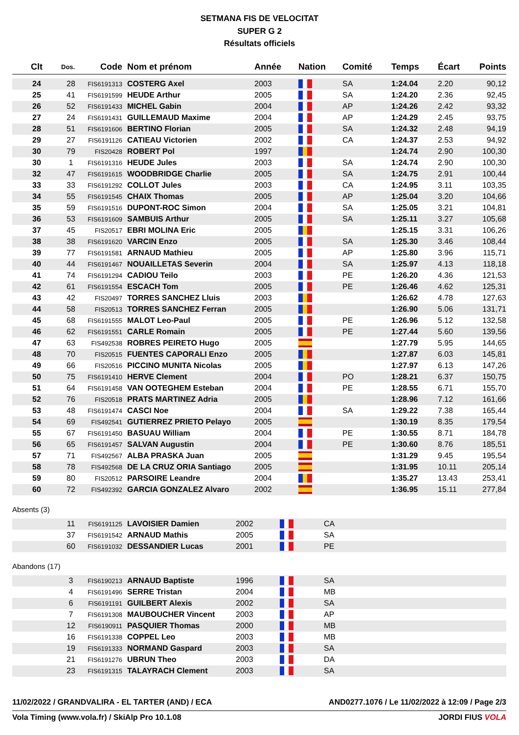SETMANA FIS DE VELOCITAT
SUPER G 2
Résultats officiels
| Clt | Dos. | Code | Nom et prénom | Année | Nation | Comité | Temps | Écart | Points |
| --- | --- | --- | --- | --- | --- | --- | --- | --- | --- |
| 24 | 28 | FIS6191313 | COSTERG Axel | 2003 | | SA | 1:24.04 | 2.20 | 90,12 |
| 25 | 41 | FIS6191599 | HEUDE Arthur | 2005 | | SA | 1:24.20 | 2.36 | 92,45 |
| 26 | 52 | FIS6191433 | MICHEL Gabin | 2004 | | AP | 1:24.26 | 2.42 | 93,32 |
| 27 | 24 | FIS6191431 | GUILLEMAUD Maxime | 2004 | | AP | 1:24.29 | 2.45 | 93,75 |
| 28 | 51 | FIS6191606 | BERTINO Florian | 2005 | | SA | 1:24.32 | 2.48 | 94,19 |
| 29 | 27 | FIS6191126 | CATIEAU Victorien | 2002 | | CA | 1:24.37 | 2.53 | 94,92 |
| 30 | 79 | FIS20428 | ROBERT Pol | 1997 | | | 1:24.74 | 2.90 | 100,30 |
| 30 | 1 | FIS6191316 | HEUDE Jules | 2003 | | SA | 1:24.74 | 2.90 | 100,30 |
| 32 | 47 | FIS6191615 | WOODBRIDGE Charlie | 2005 | | SA | 1:24.75 | 2.91 | 100,44 |
| 33 | 33 | FIS6191292 | COLLOT Jules | 2003 | | CA | 1:24.95 | 3.11 | 103,35 |
| 34 | 55 | FIS6191545 | CHAIX Thomas | 2005 | | AP | 1:25.04 | 3.20 | 104,66 |
| 35 | 59 | FIS6191516 | DUPONT-ROC Simon | 2004 | | SA | 1:25.05 | 3.21 | 104,81 |
| 36 | 53 | FIS6191609 | SAMBUIS Arthur | 2005 | | SA | 1:25.11 | 3.27 | 105,68 |
| 37 | 45 | FIS20517 | EBRI MOLINA Eric | 2005 | | | 1:25.15 | 3.31 | 106,26 |
| 38 | 38 | FIS6191620 | VARCIN Enzo | 2005 | | SA | 1:25.30 | 3.46 | 108,44 |
| 39 | 77 | FIS6191581 | ARNAUD Mathieu | 2005 | | AP | 1:25.80 | 3.96 | 115,71 |
| 40 | 44 | FIS6191467 | NOUAILLETAS Severin | 2004 | | SA | 1:25.97 | 4.13 | 118,18 |
| 41 | 74 | FIS6191294 | CADIOU Teilo | 2003 | | PE | 1:26.20 | 4.36 | 121,53 |
| 42 | 61 | FIS6191554 | ESCACH Tom | 2005 | | PE | 1:26.46 | 4.62 | 125,31 |
| 43 | 42 | FIS20497 | TORRES SANCHEZ Lluis | 2003 | | | 1:26.62 | 4.78 | 127,63 |
| 44 | 58 | FIS20513 | TORRES SANCHEZ Ferran | 2005 | | | 1:26.90 | 5.06 | 131,71 |
| 45 | 68 | FIS6191555 | MALOT Leo-Paul | 2005 | | PE | 1:26.96 | 5.12 | 132,58 |
| 46 | 62 | FIS6191551 | CARLE Romain | 2005 | | PE | 1:27.44 | 5.60 | 139,56 |
| 47 | 63 | FIS492538 | ROBRES PEIRETO Hugo | 2005 | | | 1:27.79 | 5.95 | 144,65 |
| 48 | 70 | FIS20515 | FUENTES CAPORALI Enzo | 2005 | | | 1:27.87 | 6.03 | 145,81 |
| 49 | 66 | FIS20516 | PICCINO MUNITA Nicolas | 2005 | | | 1:27.97 | 6.13 | 147,26 |
| 50 | 75 | FIS6191410 | HERVE Clement | 2004 | | PO | 1:28.21 | 6.37 | 150,75 |
| 51 | 64 | FIS6191458 | VAN OOTEGHEM Esteban | 2004 | | PE | 1:28.55 | 6.71 | 155,70 |
| 52 | 76 | FIS20518 | PRATS MARTINEZ Adria | 2005 | | | 1:28.96 | 7.12 | 161,66 |
| 53 | 48 | FIS6191474 | CASCI Noe | 2004 | | SA | 1:29.22 | 7.38 | 165,44 |
| 54 | 69 | FIS492541 | GUTIERREZ PRIETO Pelayo | 2005 | | | 1:30.19 | 8.35 | 179,54 |
| 55 | 67 | FIS6191450 | BASUAU William | 2004 | | PE | 1:30.55 | 8.71 | 184,78 |
| 56 | 65 | FIS6191457 | SALVAN Augustin | 2004 | | PE | 1:30.60 | 8.76 | 185,51 |
| 57 | 71 | FIS492567 | ALBA PRASKA Juan | 2005 | | | 1:31.29 | 9.45 | 195,54 |
| 58 | 78 | FIS492568 | DE LA CRUZ ORIA Santiago | 2005 | | | 1:31.95 | 10.11 | 205,14 |
| 59 | 80 | FIS20512 | PARSOIRE Leandre | 2004 | | | 1:35.27 | 13.43 | 253,41 |
| 60 | 72 | FIS492392 | GARCIA GONZALEZ Alvaro | 2002 | | | 1:36.95 | 15.11 | 277,84 |
Absents (3)
| | 11 | FIS6191125 | LAVOISIER Damien | 2002 | | CA |
| | 37 | FIS6191542 | ARNAUD Mathis | 2005 | | SA |
| | 60 | FIS6191032 | DESSANDIER Lucas | 2001 | | PE |
Abandons (17)
| | 3 | FIS6190213 | ARNAUD Baptiste | 1996 | | SA |
| | 4 | FIS6191496 | SERRE Tristan | 2004 | | MB |
| | 6 | FIS6191191 | GUILBERT Alexis | 2002 | | SA |
| | 7 | FIS6191308 | MAUBOUCHER Vincent | 2003 | | AP |
| | 12 | FIS6190911 | PASQUIER Thomas | 2000 | | MB |
| | 16 | FIS6191338 | COPPEL Leo | 2003 | | MB |
| | 19 | FIS6191333 | NORMAND Gaspard | 2003 | | SA |
| | 21 | FIS6191276 | UBRUN Theo | 2003 | | DA |
| | 23 | FIS6191315 | TALAYRACH Clement | 2003 | | SA |
11/02/2022 / GRANDVALIRA - EL TARTER (AND) / ECA AND0277.1076 / Le 11/02/2022 à 12:09 / Page 2/3
Vola Timing (www.vola.fr) / SkiAlp Pro 10.1.08 JORDI FIUS VOLA